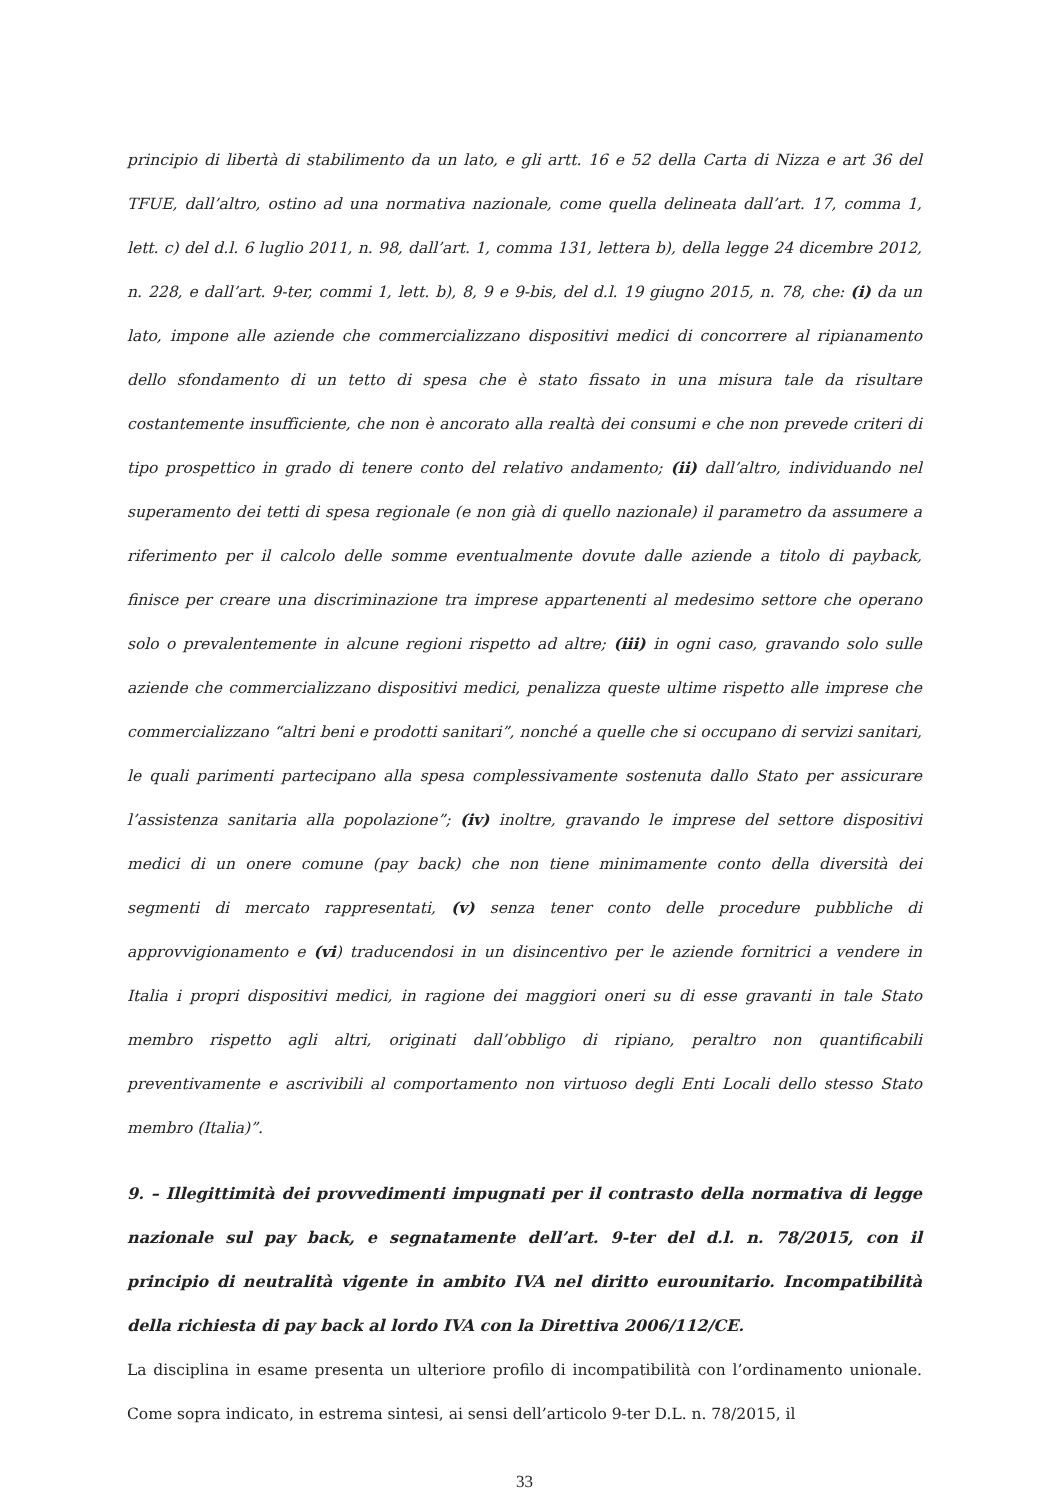principio di libertà di stabilimento da un lato, e gli artt. 16 e 52 della Carta di Nizza e art 36 del TFUE, dall’altro, ostino ad una normativa nazionale, come quella delineata dall’art. 17, comma 1, lett. c) del d.l. 6 luglio 2011, n. 98, dall’art. 1, comma 131, lettera b), della legge 24 dicembre 2012, n. 228, e dall’art. 9-ter, commi 1, lett. b), 8, 9 e 9-bis, del d.l. 19 giugno 2015, n. 78, che: (i) da un lato, impone alle aziende che commercializzano dispositivi medici di concorrere al ripianamento dello sfondamento di un tetto di spesa che è stato fissato in una misura tale da risultare costantemente insufficiente, che non è ancorato alla realtà dei consumi e che non prevede criteri di tipo prospettico in grado di tenere conto del relativo andamento; (ii) dall’altro, individuando nel superamento dei tetti di spesa regionale (e non già di quello nazionale) il parametro da assumere a riferimento per il calcolo delle somme eventualmente dovute dalle aziende a titolo di payback, finisce per creare una discriminazione tra imprese appartenenti al medesimo settore che operano solo o prevalentemente in alcune regioni rispetto ad altre; (iii) in ogni caso, gravando solo sulle aziende che commercializzano dispositivi medici, penalizza queste ultime rispetto alle imprese che commercializzano “altri beni e prodotti sanitari”, nonché a quelle che si occupano di servizi sanitari, le quali parimenti partecipano alla spesa complessivamente sostenuta dallo Stato per assicurare l’assistenza sanitaria alla popolazione”; (iv) inoltre, gravando le imprese del settore dispositivi medici di un onere comune (pay back) che non tiene minimamente conto della diversità dei segmenti di mercato rappresentati, (v) senza tener conto delle procedure pubbliche di approvvigionamento e (vi) traducendosi in un disincentivo per le aziende fornitrici a vendere in Italia i propri dispositivi medici, in ragione dei maggiori oneri su di esse gravanti in tale Stato membro rispetto agli altri, originati dall’obbligo di ripiano, peraltro non quantificabili preventivamente e ascrivibili al comportamento non virtuoso degli Enti Locali dello stesso Stato membro (Italia)”.
9. – Illegittimità dei provvedimenti impugnati per il contrasto della normativa di legge nazionale sul pay back, e segnatamente dell’art. 9-ter del d.l. n. 78/2015, con il principio di neutralità vigente in ambito IVA nel diritto eurounitario. Incompatibilità della richiesta di pay back al lordo IVA con la Direttiva 2006/112/CE.
La disciplina in esame presenta un ulteriore profilo di incompatibilità con l’ordinamento unionale. Come sopra indicato, in estrema sintesi, ai sensi dell’articolo 9-ter D.L. n. 78/2015, il
33